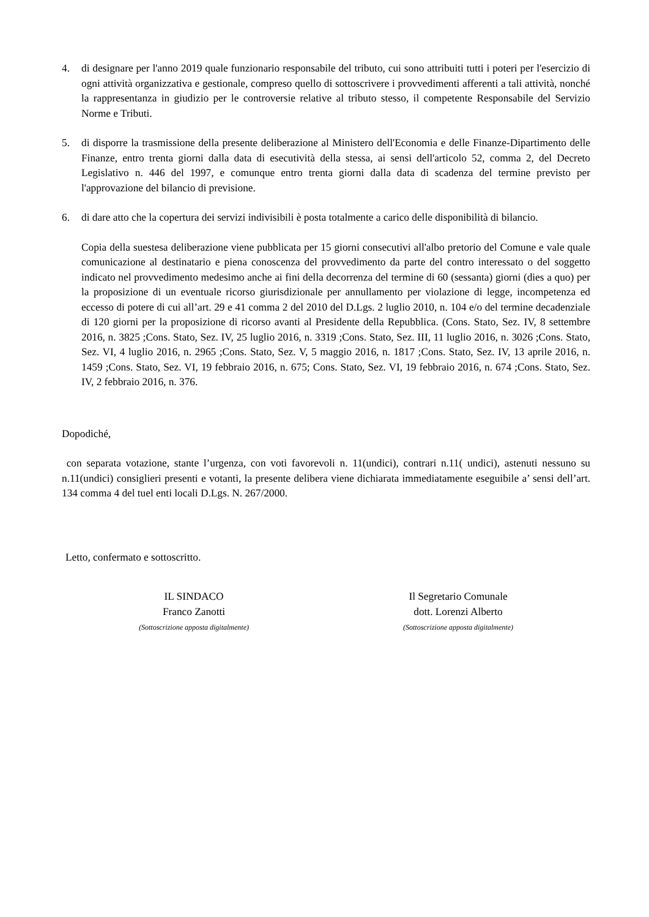4. di designare per l'anno 2019 quale funzionario responsabile del tributo, cui sono attribuiti tutti i poteri per l'esercizio di ogni attività organizzativa e gestionale, compreso quello di sottoscrivere i provvedimenti afferenti a tali attività, nonché la rappresentanza in giudizio per le controversie relative al tributo stesso, il competente Responsabile del Servizio Norme e Tributi.
5. di disporre la trasmissione della presente deliberazione al Ministero dell'Economia e delle Finanze-Dipartimento delle Finanze, entro trenta giorni dalla data di esecutività della stessa, ai sensi dell'articolo 52, comma 2, del Decreto Legislativo n. 446 del 1997, e comunque entro trenta giorni dalla data di scadenza del termine previsto per l'approvazione del bilancio di previsione.
6. di dare atto che la copertura dei servizi indivisibili è posta totalmente a carico delle disponibilità di bilancio.
Copia della suestesa deliberazione viene pubblicata per 15 giorni consecutivi all'albo pretorio del Comune e vale quale comunicazione al destinatario e piena conoscenza del provvedimento da parte del contro interessato o del soggetto indicato nel provvedimento medesimo anche ai fini della decorrenza del termine di 60 (sessanta) giorni (dies a quo) per la proposizione di un eventuale ricorso giurisdizionale per annullamento per violazione di legge, incompetenza ed eccesso di potere di cui all’art. 29 e 41 comma 2 del 2010 del D.Lgs. 2 luglio 2010, n. 104 e/o del termine decadenziale di 120 giorni per la proposizione di ricorso avanti al Presidente della Repubblica. (Cons. Stato, Sez. IV, 8 settembre 2016, n. 3825 ;Cons. Stato, Sez. IV, 25 luglio 2016, n. 3319 ;Cons. Stato, Sez. III, 11 luglio 2016, n. 3026 ;Cons. Stato, Sez. VI, 4 luglio 2016, n. 2965 ;Cons. Stato, Sez. V, 5 maggio 2016, n. 1817 ;Cons. Stato, Sez. IV, 13 aprile 2016, n. 1459 ;Cons. Stato, Sez. VI, 19 febbraio 2016, n. 675; Cons. Stato, Sez. VI, 19 febbraio 2016, n. 674 ;Cons. Stato, Sez. IV, 2 febbraio 2016, n. 376.
Dopodiché,
con separata votazione, stante l’urgenza, con voti favorevoli n. 11(undici), contrari n.11( undici), astenuti nessuno su n.11(undici) consiglieri presenti e votanti, la presente delibera viene dichiarata immediatamente eseguibile a’ sensi dell’art. 134 comma 4 del tuel enti locali D.Lgs. N. 267/2000.
Letto, confermato e sottoscritto.
IL SINDACO
Franco Zanotti
(Sottoscrizione apposta digitalmente)
Il Segretario Comunale
dott. Lorenzi Alberto
(Sottoscrizione apposta digitalmente)